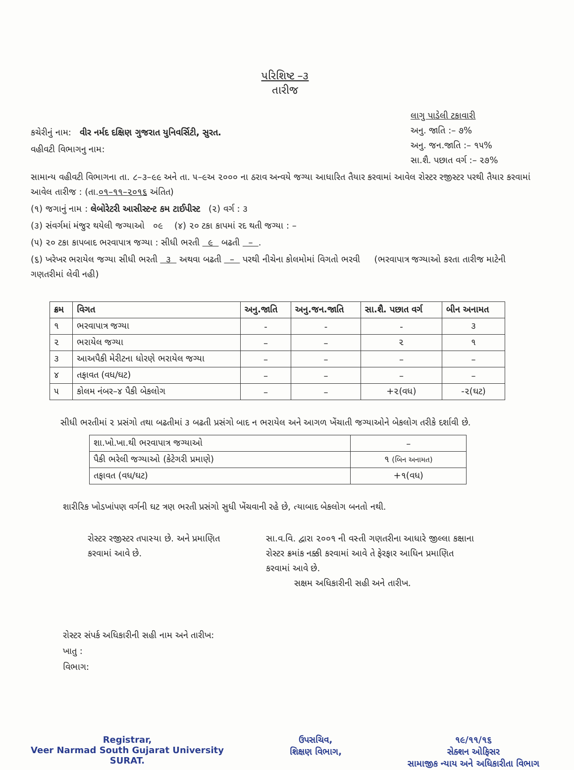પરિશિષ્ટ –૩
તારીજ
કચેરીનું નામ: વીર નર્મદ દક્ષિણ ગુજરાત યુનિવર્સિટી, સુરત.
વહીવટી વિભાગનુ નામ:
લાગુ પાડેલી ટકાવારી
અનુ. જાતિ :– ૭%
અનુ. જન.જાતિ :– ૧૫%
સા.શૈ. પછાત વર્ગ :– ૨૭%
સામાન્ય વહીવટી વિભાગના તા. ૮–૩–૯૯ અને તા. ૫–૯અ ૨૦૦૦ ના ઠરાવ અન્વયે જગ્યા આધારિત તૈયાર કરવામાં આવેલ રોસ્ટર રજીસ્ટર પરથી તૈયાર કરવામાં આવેલ તારીજ : (તા.૦૧–૧૧–૨૦૧૬ અંતિત)
(૧) જગાનું નામ : લેબોરેટરી આસીસ્ટન્ટ કમ ટાઈપીસ્ટ (૨) વર્ગ : ૩
(૩) સંવર્ગમાં મંજુર થયેલી જગ્યાઓ ૦૯ (૪) ૨૦ ટકા કાપમાં રદ થતી જગ્યા : –
(૫) ૨૦ ટકા કાપબાદ ભરવાપાત્ર જગ્યા : સીધી ભરતી ૯ બઢતી – .
(૬) ખરેખર ભરાયેલ જગ્યા સીધી ભરતી ૩ અથવા બઢતી – પરથી નીચેના કોલમોમાં વિગતો ભરવી (ભરવાપાત્ર જગ્યાઓ કરતા તારીજ માટેની ગણતરીમાં લેવી નહી)
| ક્રમ | વિગત | અનુ.જાતિ | અનુ.જન.જાતિ | સા.શૈ. પછાત વર્ગ | બીન અનામત |
| --- | --- | --- | --- | --- | --- |
| ૧ | ભરવાપાત્ર જગ્યા | - | - | - | ૩ |
| ૨ | ભરાયેલ જગ્યા | – | – | ૨ | ૧ |
| ૩ | આઅપૈકી મેરીટના ધોરણે ભરાયેલ જગ્યા | – | – | – | – |
| ૪ | તફાવત (વધ/ઘટ) | – | – | – | – |
| ૫ | કોલમ નંબર–૪ પૈકી બેકલોગ | – | – | +૨(વધ) | -૨(ઘટ) |
સીધી ભરતીમાં ૨ પ્રસંગો તથા બઢતીમાં ૩ બઢતી પ્રસંગો બાદ ન ભરાયેલ અને આગળ ખેંચાતી જગ્યાઓને બેકલોગ તરીકે દર્શાવી છે.
| શા.ખો.ખા.થી ભરવાપાત્ર જગ્યાઓ | – |
| પૈકી ભરેલી જગ્યાઓ (કેટેગરી પ્રમાણે) | ૧ (બિન અનામત) |
| તફાવત (વધ/ઘટ) | +૧(વધ) |
શારીરિક ખોડખાંપણ વર્ગની ઘટ ત્રણ ભરતી પ્રસંગો સુધી ખેંચવાની રહે છે, ત્યાબાદ બેકલોગ બનતો નથી.
રોસ્ટર રજીસ્ટર તપાસ્યા છે. અને પ્રમાણિત કરવામાં આવે છે.
સા.વ.વિ. દ્વારા ૨૦૦૧ ની વસ્તી ગણતરીના આધારે જીલ્લા કક્ષાના રોસ્ટર ક્રમાંક નક્કી કરવામાં આવે તે ફેરફાર આધિન પ્રમાણિત કરવામાં આવે છે.
સક્ષમ અધિકારીની સહી અને તારીખ.
રોસ્ટર સંપર્ક અધિકારીની સહી નામ અને તારીખ:
ખાતુ :
વિભાગ:
Registrar,
Veer Narmad South Gujarat University
SURAT.
ઉપસચિવ,
શિક્ષણ વિભાગ,
૧૯/૧૧/૧૬
સેક્શન ઓફિસર
સામાજીક ન્યાય અને અધિકારીતા વિભાગ